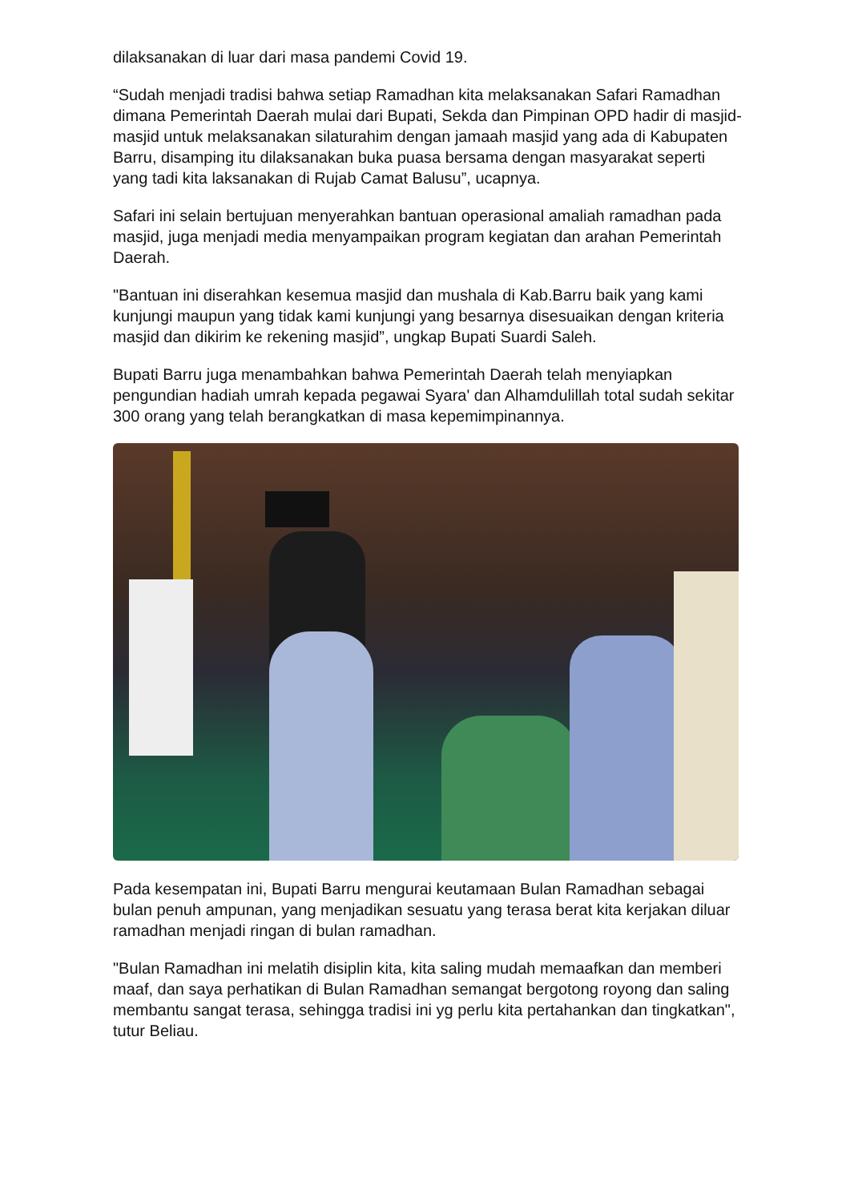dilaksanakan di luar dari masa pandemi Covid 19.
“Sudah menjadi tradisi bahwa setiap Ramadhan kita melaksanakan Safari Ramadhan dimana Pemerintah Daerah mulai dari Bupati, Sekda dan Pimpinan OPD hadir di masjid-masjid untuk melaksanakan silaturahim dengan jamaah masjid yang ada di Kabupaten Barru, disamping itu dilaksanakan buka puasa bersama dengan masyarakat seperti yang tadi kita laksanakan di Rujab Camat Balusu”, ucapnya.
Safari ini selain bertujuan menyerahkan bantuan operasional amaliah ramadhan pada masjid, juga menjadi media menyampaikan program kegiatan dan arahan Pemerintah Daerah.
"Bantuan ini diserahkan kesemua masjid dan mushala di Kab.Barru baik yang kami kunjungi maupun yang tidak kami kunjungi yang besarnya disesuaikan dengan kriteria masjid dan dikirim ke rekening masjid”, ungkap Bupati Suardi Saleh.
Bupati Barru juga menambahkan bahwa Pemerintah Daerah telah menyiapkan pengundian hadiah umrah kepada pegawai Syara' dan Alhamdulillah total sudah sekitar 300 orang yang telah berangkatkan di masa kepemimpinannya.
Pada kesempatan ini, Bupati Barru mengurai keutamaan Bulan Ramadhan sebagai bulan penuh ampunan, yang menjadikan sesuatu yang terasa berat kita kerjakan diluar ramadhan menjadi ringan di bulan ramadhan.
"Bulan Ramadhan ini melatih disiplin kita, kita saling mudah memaafkan dan memberi maaf, dan saya perhatikan di Bulan Ramadhan semangat bergotong royong dan saling membantu sangat terasa, sehingga tradisi ini yg perlu kita pertahankan dan tingkatkan", tutur Beliau.